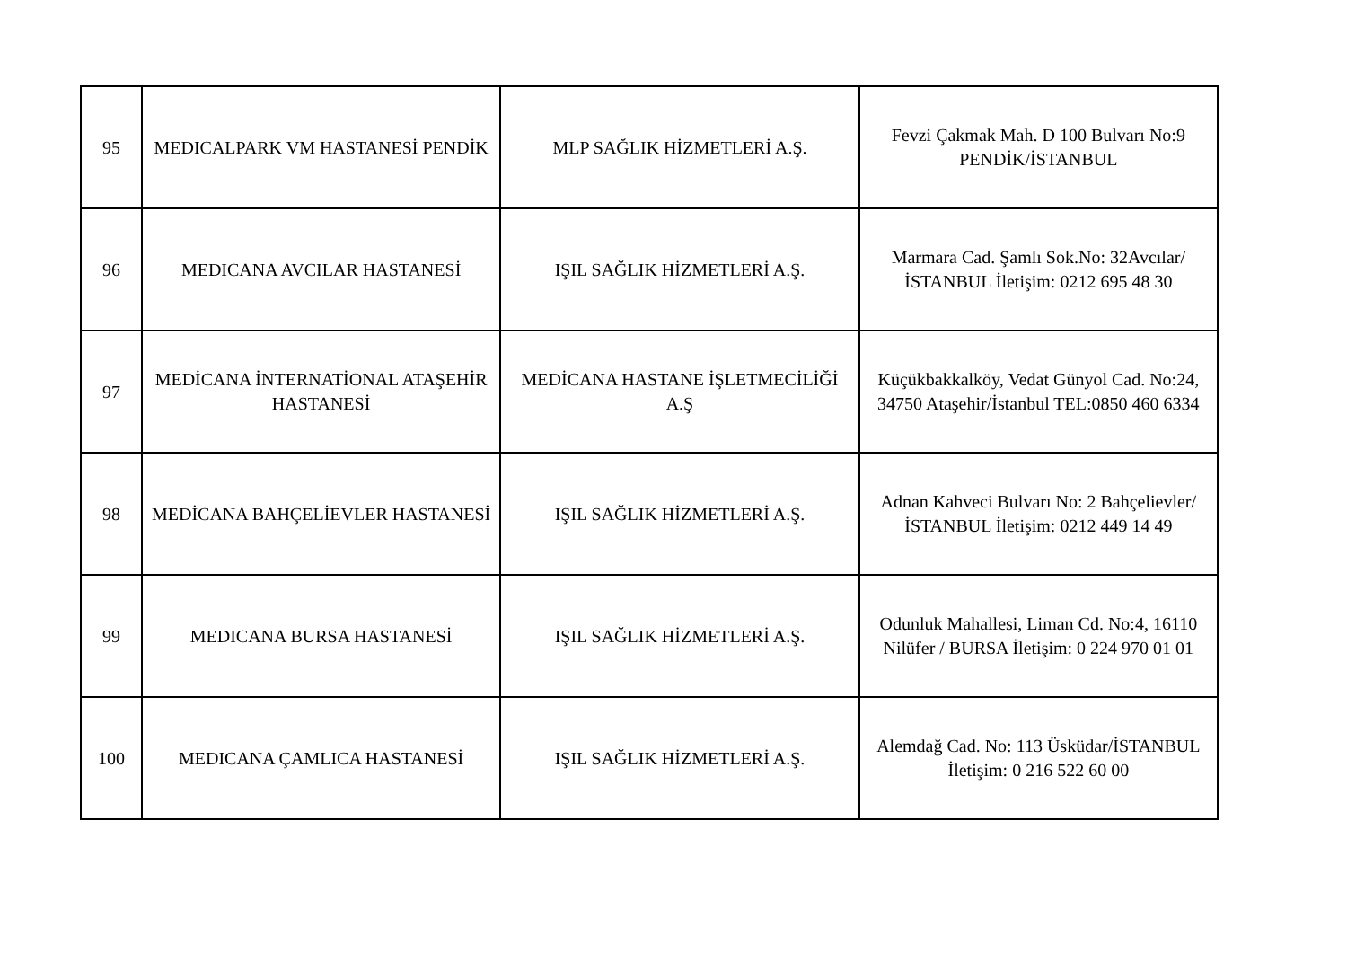| 95 | MEDICALPARK VM HASTANESİ PENDİK | MLP SAĞLIK HİZMETLERİ A.Ş. | Fevzi Çakmak Mah. D 100 Bulvarı No:9 PENDİK/İSTANBUL |
| 96 | MEDICANA AVCILAR HASTANESİ | IŞIL SAĞLIK HİZMETLERİ A.Ş. | Marmara Cad. Şamlı Sok.No: 32Avcılar/İSTANBUL İletişim: 0212 695 48 30 |
| 97 | MEDİCANA İNTERNATİONAL ATAŞEHİR HASTANESİ | MEDİCANA HASTANE İŞLETMECİLİĞİ A.Ş | Küçükbakkalköy, Vedat Günyol Cad. No:24, 34750 Ataşehir/İstanbul TEL:0850 460 6334 |
| 98 | MEDİCANA BAHÇELİEVLER HASTANESİ | IŞIL SAĞLIK HİZMETLERİ A.Ş. | Adnan Kahveci Bulvarı No: 2 Bahçelievler/İSTANBUL İletişim: 0212 449 14 49 |
| 99 | MEDICANA BURSA HASTANESİ | IŞIL SAĞLIK HİZMETLERİ A.Ş. | Odunluk Mahallesi, Liman Cd. No:4, 16110 Nilüfer / BURSA İletişim: 0 224 970 01 01 |
| 100 | MEDICANA ÇAMLICA HASTANESİ | IŞIL SAĞLIK HİZMETLERİ A.Ş. | Alemdağ Cad. No: 113 Üsküdar/İSTANBUL İletişim: 0 216 522 60 00 |